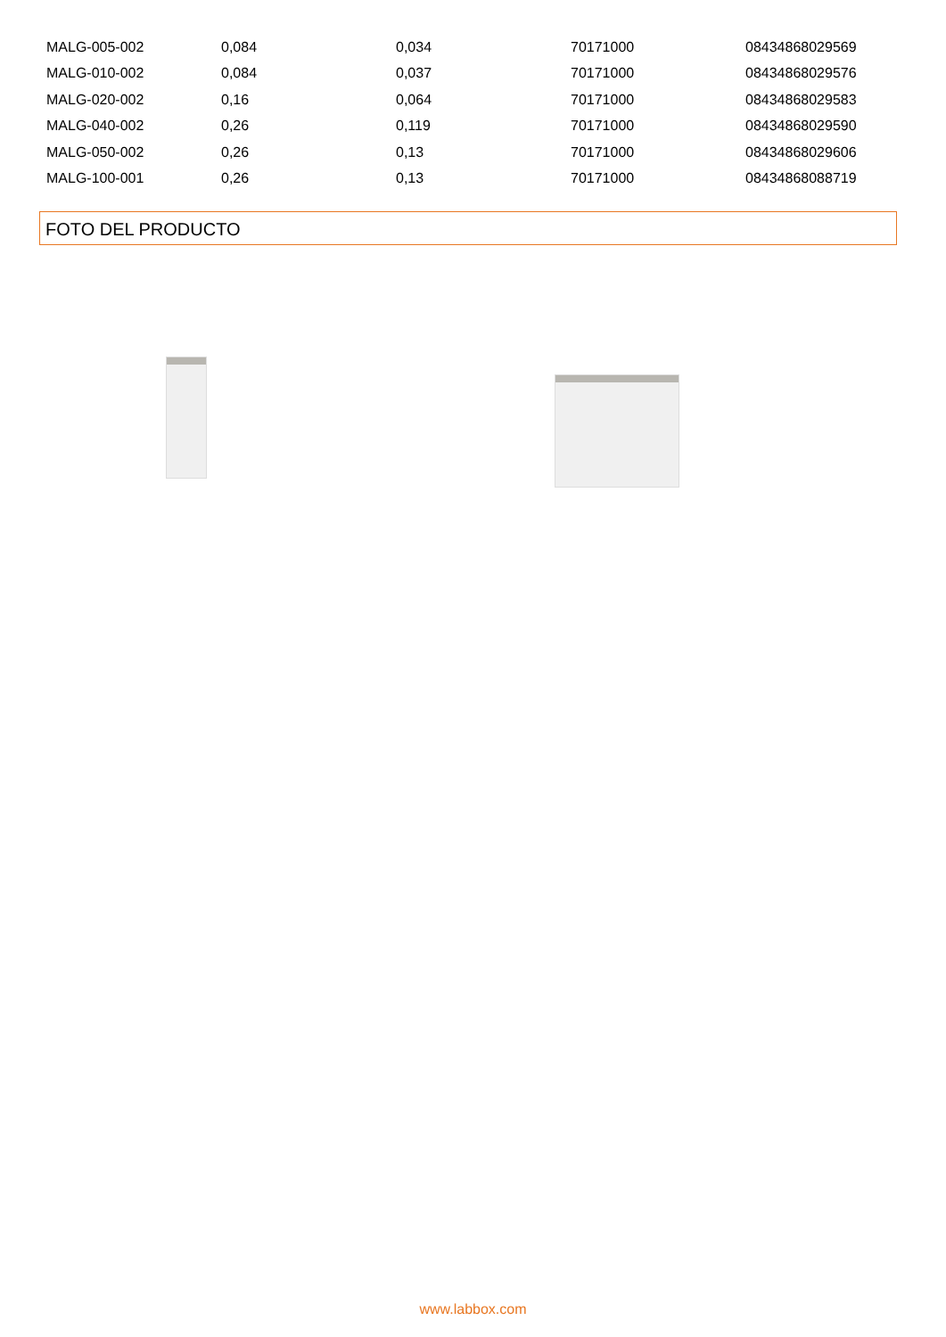| MALG-005-002 | 0,084 | 0,034 | 70171000 | 08434868029569 |
| MALG-010-002 | 0,084 | 0,037 | 70171000 | 08434868029576 |
| MALG-020-002 | 0,16 | 0,064 | 70171000 | 08434868029583 |
| MALG-040-002 | 0,26 | 0,119 | 70171000 | 08434868029590 |
| MALG-050-002 | 0,26 | 0,13 | 70171000 | 08434868029606 |
| MALG-100-001 | 0,26 | 0,13 | 70171000 | 08434868088719 |
FOTO DEL PRODUCTO
www.labbox.com